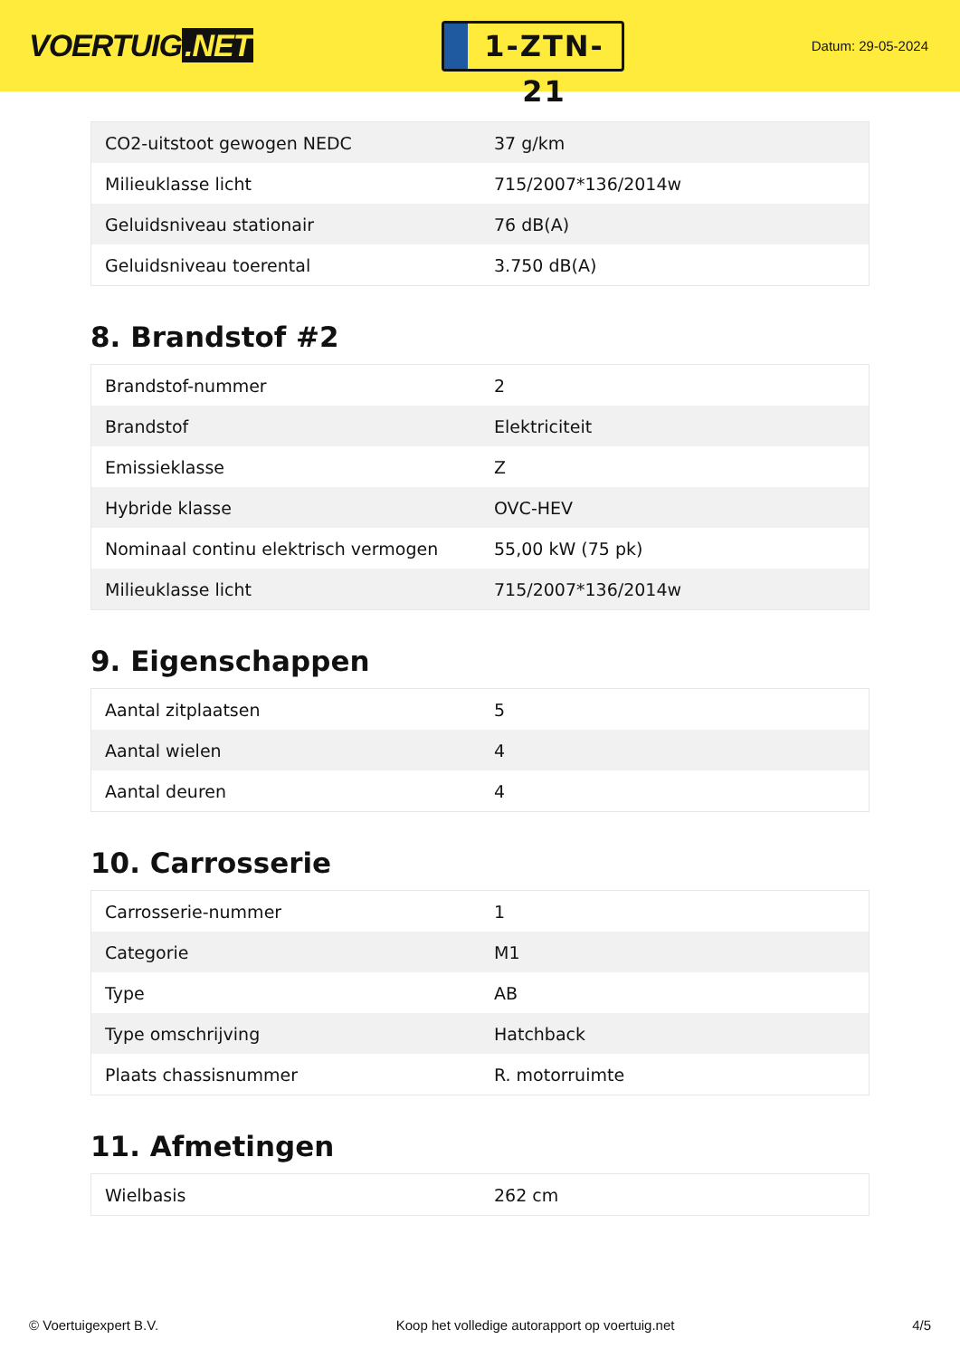VOERTUIG.NET
1-ZTN-21
Datum: 29-05-2024
| CO2-uitstoot gewogen NEDC | 37 g/km |
| Milieuklasse licht | 715/2007*136/2014w |
| Geluidsniveau stationair | 76 dB(A) |
| Geluidsniveau toerental | 3.750 dB(A) |
8. Brandstof #2
| Brandstof-nummer | 2 |
| Brandstof | Elektriciteit |
| Emissieklasse | Z |
| Hybride klasse | OVC-HEV |
| Nominaal continu elektrisch vermogen | 55,00 kW (75 pk) |
| Milieuklasse licht | 715/2007*136/2014w |
9. Eigenschappen
| Aantal zitplaatsen | 5 |
| Aantal wielen | 4 |
| Aantal deuren | 4 |
10. Carrosserie
| Carrosserie-nummer | 1 |
| Categorie | M1 |
| Type | AB |
| Type omschrijving | Hatchback |
| Plaats chassisnummer | R. motorruimte |
11. Afmetingen
| Wielbasis | 262 cm |
© Voertuigexpert B.V. Koop het volledige autorapport op voertuig.net 4/5